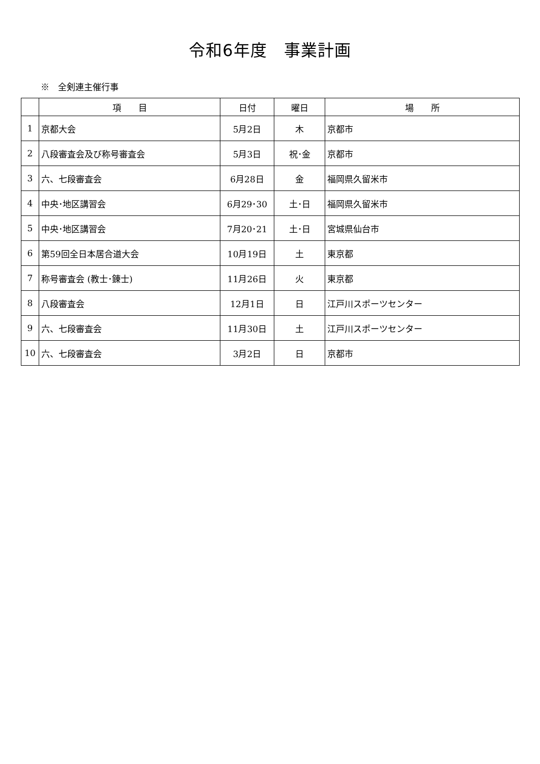令和6年度　事業計画
※　全剣連主催行事
| | 項 目 | 日付 | 曜日 | 場 所 |
| --- | --- | --- | --- | --- |
| 1 | 京都大会 | 5月2日 | 木 | 京都市 |
| 2 | 八段審査会及び称号審査会 | 5月3日 | 祝･金 | 京都市 |
| 3 | 六、七段審査会 | 6月28日 | 金 | 福岡県久留米市 |
| 4 | 中央･地区講習会 | 6月29･30 | 土･日 | 福岡県久留米市 |
| 5 | 中央･地区講習会 | 7月20･21 | 土･日 | 宮城県仙台市 |
| 6 | 第59回全日本居合道大会 | 10月19日 | 土 | 東京都 |
| 7 | 称号審査会 (教士･錬士) | 11月26日 | 火 | 東京都 |
| 8 | 八段審査会 | 12月1日 | 日 | 江戸川スポーツセンター |
| 9 | 六、七段審査会 | 11月30日 | 土 | 江戸川スポーツセンター |
| 10 | 六、七段審査会 | 3月2日 | 日 | 京都市 |